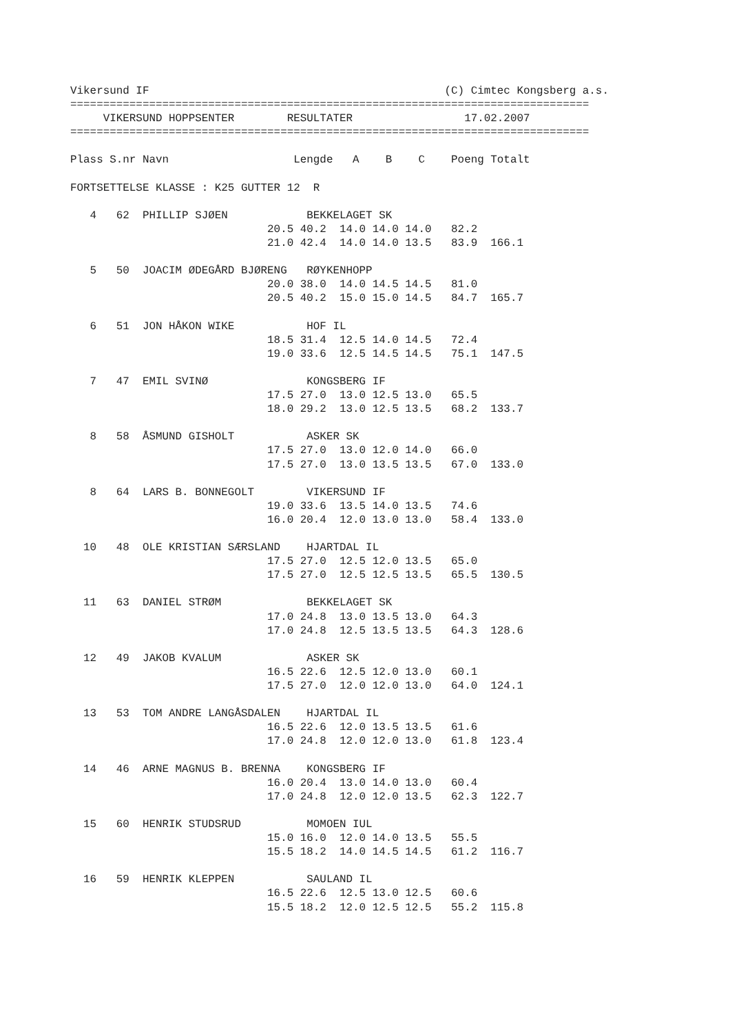Vikersund IF                                             (C) Cimtec Kongsberg a.s.
===============================================================================
     VIKERSUND HOPPSENTER        RESULTATER                 17.02.2007
===============================================================================

Plass S.nr Navn                   Lengde   A    B    C    Poeng Totalt

FORTSETTELSE KLASSE : K25 GUTTER 12  R

   4   62  PHILLIP SJØEN            BEKKELAGET SK
                              20.5 40.2  14.0 14.0 14.0   82.2
                              21.0 42.4  14.0 14.0 13.5   83.9  166.1

   5   50  JOACIM ØDEGÅRD BJØRENG   RØYKENHOPP
                              20.0 38.0  14.0 14.5 14.5   81.0
                              20.5 40.2  15.0 15.0 14.5   84.7  165.7

   6   51  JON HÅKON WIKE           HOF IL
                              18.5 31.4  12.5 14.0 14.5   72.4
                              19.0 33.6  12.5 14.5 14.5   75.1  147.5

   7   47  EMIL SVINØ               KONGSBERG IF
                              17.5 27.0  13.0 12.5 13.0   65.5
                              18.0 29.2  13.0 12.5 13.5   68.2  133.7

   8   58  ÅSMUND GISHOLT           ASKER SK
                              17.5 27.0  13.0 12.0 14.0   66.0
                              17.5 27.0  13.0 13.5 13.5   67.0  133.0

   8   64  LARS B. BONNEGOLT        VIKERSUND IF
                              19.0 33.6  13.5 14.0 13.5   74.6
                              16.0 20.4  12.0 13.0 13.0   58.4  133.0

  10   48  OLE KRISTIAN SÆRSLAND    HJARTDAL IL
                              17.5 27.0  12.5 12.0 13.5   65.0
                              17.5 27.0  12.5 12.5 13.5   65.5  130.5

  11   63  DANIEL STRØM             BEKKELAGET SK
                              17.0 24.8  13.0 13.5 13.0   64.3
                              17.0 24.8  12.5 13.5 13.5   64.3  128.6

  12   49  JAKOB KVALUM             ASKER SK
                              16.5 22.6  12.5 12.0 13.0   60.1
                              17.5 27.0  12.0 12.0 13.0   64.0  124.1

  13   53  TOM ANDRE LANGÅSDALEN    HJARTDAL IL
                              16.5 22.6  12.0 13.5 13.5   61.6
                              17.0 24.8  12.0 12.0 13.0   61.8  123.4

  14   46  ARNE MAGNUS B. BRENNA    KONGSBERG IF
                              16.0 20.4  13.0 14.0 13.0   60.4
                              17.0 24.8  12.0 12.0 13.5   62.3  122.7

  15   60  HENRIK STUDSRUD          MOMOEN IUL
                              15.0 16.0  12.0 14.0 13.5   55.5
                              15.5 18.2  14.0 14.5 14.5   61.2  116.7

  16   59  HENRIK KLEPPEN           SAULAND IL
                              16.5 22.6  12.5 13.0 12.5   60.6
                              15.5 18.2  12.0 12.5 12.5   55.2  115.8